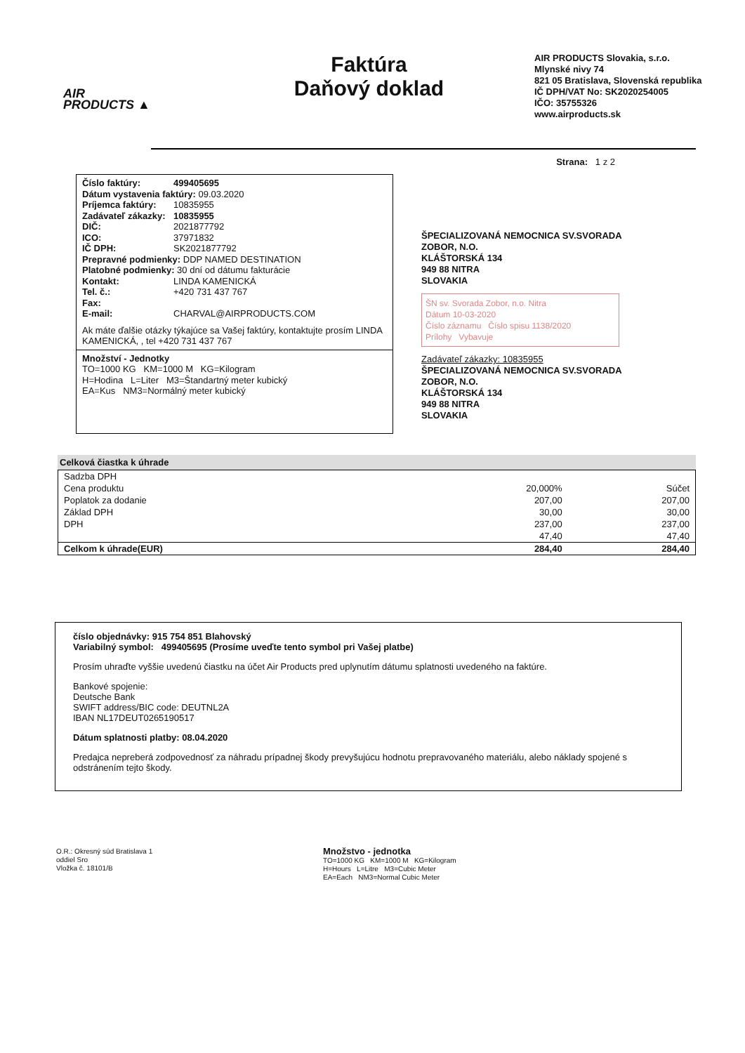AIR
PRODUCTS ▲
Faktúra
Daňový doklad
AIR PRODUCTS Slovakia, s.r.o.
Mlynské nivy 74
821 05 Bratislava, Slovenská republika
IČ DPH/VAT No: SK2020254005
IČO: 35755326
www.airproducts.sk
Strana: 1 z 2
Číslo faktúry: 499405695
Dátum vystavenia faktúry: 09.03.2020
Príjemca faktúry: 10835955
Zadávateľ zákazky: 10835955
DIČ: 2021877792
ICO: 37971832
IČ DPH: SK2021877792
Prepravné podmienky: DDP NAMED DESTINATION
Platobné podmienky: 30 dní od dátumu fakturácie
Kontakt: LINDA KAMENICKÁ
Tel. č.: +420 731 437 767
Fax:
E-mail: CHARVAL@AIRPRODUCTS.COM
Ak máte ďalšie otázky týkajúce sa Vašej faktúry, kontaktujte prosím LINDA KAMENICKÁ, , tel +420 731 437 767
Množství - Jednotky
TO=1000 KG KM=1000 M KG=Kilogram
H=Hodina L=Liter M3=Štandartný meter kubický
EA=Kus NM3=Normálný meter kubický
ŠPECIALIZOVANÁ NEMOCNICA SV.SVORADA
ZOBOR, N.O.
KLÁŠTORSKÁ 134
949 88 NITRA
SLOVAKIA
ŠN sv. Svorada Zobor, n.o. Nitra
Dátum 10-03-2020
Číslo záznamu Číslo spisu 1138/2020
Prílohy Vybavuje
Zadávateľ zákazky: 10835955
ŠPECIALIZOVANÁ NEMOCNICA SV.SVORADA
ZOBOR, N.O.
KLÁŠTORSKÁ 134
949 88 NITRA
SLOVAKIA
Celková čiastka k úhrade
| Sadzba DPH | | |
| Cena produktu | 20,000% | Súčet |
| Poplatok za dodanie | 207,00 | 207,00 |
| Základ DPH | 30,00 | 30,00 |
| DPH | 237,00 | 237,00 |
| | 47,40 | 47,40 |
| Celkom k úhrade(EUR) | 284,40 | 284,40 |
číslo objednávky: 915 754 851 Blahovský
Variabilný symbol: 499405695 (Prosíme uveďte tento symbol pri Vašej platbe)
Prosím uhraďte vyššie uvedenú čiastku na účet Air Products pred uplynutím dátumu splatnosti uvedeného na faktúre.
Bankové spojenie:
Deutsche Bank
SWIFT address/BIC code: DEUTNL2A
IBAN NL17DEUT0265190517
Dátum splatnosti platby: 08.04.2020
Predajca nepreberá zodpovednosť za náhradu prípadnej škody prevyšujúcu hodnotu prepravovaného materiálu, alebo náklady spojené s odstránením tejto škody.
O.R.: Okresný súd Bratislava 1
oddiel Sro
Vložka č. 18101/B
Množstvo - jednotka
TO=1000 KG KM=1000 M KG=Kilogram
H=Hours L=Litre M3=Cubic Meter
EA=Each NM3=Normal Cubic Meter